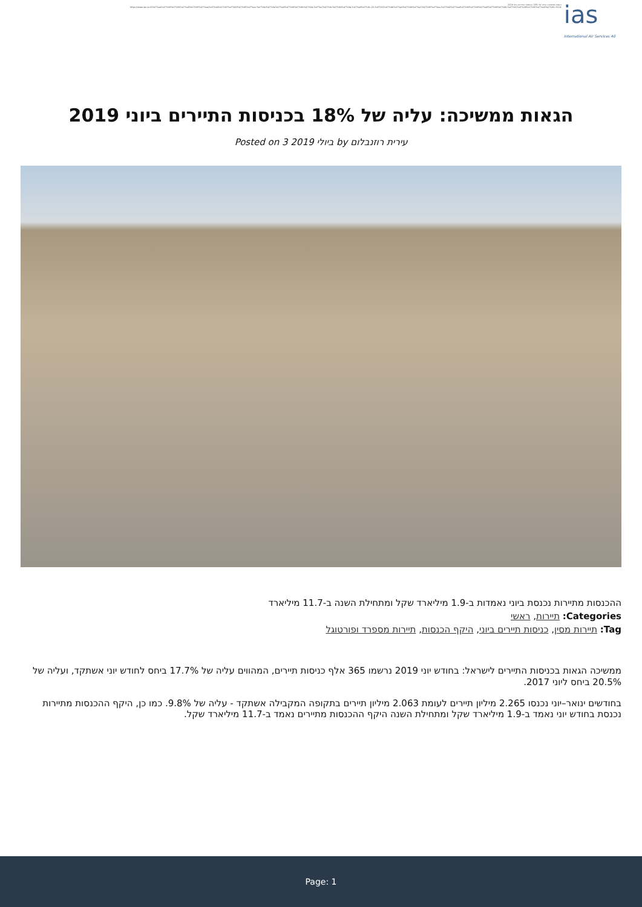הגאות ממשיכה: עליה של 18% בכניסות התיירים ביוני 2019
https://www.ias.co.il/%d7%aa%d7%99%d7%99%d7%a8%d7%95%d7%aa/%d7%94%d7%92%d7%90%d7%95%d7%aa-%d7%9e%d7%9e%d7%a9%d7%99%d7%9b%d7%94-%d7%a2%d7%9c%d7%99%d7%94-%d7%a9%d7%9c-18-%d7%91%d7%9b%d7%a0%d7%99%d7%a1%d7%95%d7%aa-%d7%94%d7%aa%d7%99%d7%99%d7%a8%d7%99%d7%9d-%d7%91%d7%99%d7%95%d7%a0%d7%99-2019/
ias
International Air Services 40
הגאות ממשיכה: עליה של 18% בכניסות התיירים ביוני 2019
Posted on 3 ביולי 2019 by עירית רוזנבלום
ההכנסות מתיירות נכנסת ביוני נאמדות ב-1.9 מיליארד שקל ומתחילת השנה ב-11.7 מיליארד
Categories: תיירות, ראשי
Tag: תיירות מסין, כניסות תיירים ביוני, היקף הכנסות, תיירות מספרד ופורטוגל
ממשיכה הגאות בכניסות התיירים לישראל: בחודש יוני 2019 נרשמו 365 אלף כניסות תיירים, המהווים עליה של 17.7% ביחס לחודש יוני אשתקד, ועליה של 20.5% ביחס ליוני 2017.
בחודשים ינואר–יוני נכנסו 2.265 מיליון תיירים לעומת 2.063 מיליון תיירים בתקופה המקבילה אשתקד - עליה של 9.8%. כמו כן, היקף ההכנסות מתיירות נכנסת בחודש יוני נאמד ב-1.9 מיליארד שקל ומתחילת השנה היקף ההכנסות מתיירים נאמד ב-11.7 מיליארד שקל.
Page: 1